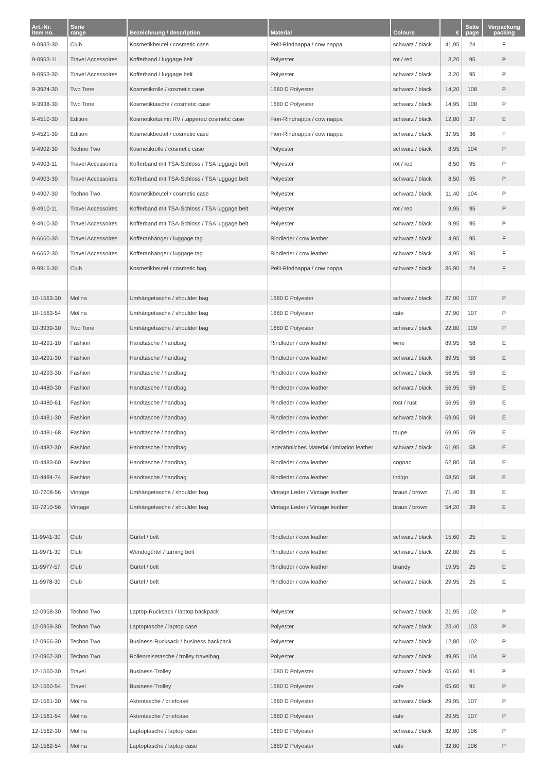| Art.-Nr. item no. | Serie range | Bezeichnung / description | Material | Colours | € | Seite page | Verpackung packing |
| --- | --- | --- | --- | --- | --- | --- | --- |
| 9-0933-30 | Club | Kosmetikbeutel / cosmetic case | Pelli-Rindnappa / cow nappa | schwarz / black | 41,95 | 24 | F |
| 9-0953-11 | Travel Accessoires | Kofferband / luggage belt | Polyester | rot / red | 3,20 | 95 | P |
| 9-0953-30 | Travel Accessoires | Kofferband / luggage belt | Polyester | schwarz / black | 3,20 | 95 | P |
| 9-3924-30 | Two Tone | Kosmetikrolle / cosmetic case | 1680 D Polyester | schwarz / black | 14,20 | 108 | P |
| 9-3938-30 | Two Tone | Kosmetiktasche / cosmetic case | 1680 D Polyester | schwarz / black | 14,95 | 108 | P |
| 9-4510-30 | Edition | Kosmetiketui mit RV / zippered cosmetic case | Fiori-Rindnappa / cow nappa | schwarz / black | 12,80 | 37 | E |
| 9-4521-30 | Edition | Kosmetikbeutel / cosmetic case | Fiori-Rindnappa / cow nappa | schwarz / black | 37,95 | 36 | F |
| 9-4902-30 | Techno Two | Kosmetikrolle / cosmetic case | Polyester | schwarz / black | 8,95 | 104 | P |
| 9-4903-11 | Travel Accessoires | Kofferband mit TSA-Schloss / TSA luggage belt | Polyester | rot / red | 8,50 | 95 | P |
| 9-4903-30 | Travel Accessoires | Kofferband mit TSA-Schloss / TSA luggage belt | Polyester | schwarz / black | 8,50 | 95 | P |
| 9-4907-30 | Techno Two | Kosmetikbeutel / cosmetic case | Polyester | schwarz / black | 11,40 | 104 | P |
| 9-4910-11 | Travel Accessoires | Kofferband mit TSA-Schloss / TSA luggage belt | Polyester | rot / red | 9,95 | 95 | P |
| 9-4910-30 | Travel Accessoires | Kofferband mit TSA-Schloss / TSA luggage belt | Polyester | schwarz / black | 9,95 | 95 | P |
| 9-6660-30 | Travel Accessoires | Kofferanhänger / luggage tag | Rindleder / cow leather | schwarz / black | 4,95 | 95 | F |
| 9-6662-30 | Travel Accessoires | Kofferanhänger / luggage tag | Rindleder / cow leather | schwarz / black | 4,95 | 95 | F |
| 9-9916-30 | Club | Kosmetikbeutel / cosmetic bag | Pelli-Rindnappa / cow nappa | schwarz / black | 36,90 | 24 | F |
| 10-1563-30 | Molina | Umhängetasche / shoulder bag | 1680 D Polyester | schwarz / black | 27,90 | 107 | P |
| 10-1563-54 | Molina | Umhängetasche / shoulder bag | 1680 D Polyester | cafe | 27,90 | 107 | P |
| 10-3939-30 | Two Tone | Umhängetasche / shoulder bag | 1680 D Polyester | schwarz / black | 22,80 | 109 | P |
| 10-4291-10 | Fashion | Handtasche / handbag | Rindleder / cow leather | wine | 89,95 | 58 | E |
| 10-4291-30 | Fashion | Handtasche / handbag | Rindleder / cow leather | schwarz / black | 89,95 | 58 | E |
| 10-4293-30 | Fashion | Handtasche / handbag | Rindleder / cow leather | schwarz / black | 56,95 | 59 | E |
| 10-4480-30 | Fashion | Handtasche / handbag | Rindleder / cow leather | schwarz / black | 56,95 | 59 | E |
| 10-4480-61 | Fashion | Handtasche / handbag | Rindleder / cow leather | rost / rust | 56,95 | 59 | E |
| 10-4481-30 | Fashion | Handtasche / handbag | Rindleder / cow leather | schwarz / black | 69,95 | 59 | E |
| 10-4481-68 | Fashion | Handtasche / handbag | Rindleder / cow leather | taupe | 69,95 | 59 | E |
| 10-4482-30 | Fashion | Handtasche / handbag | lederähnliches Material / imitation leather | schwarz / black | 61,95 | 58 | E |
| 10-4483-60 | Fashion | Handtasche / handbag | Rindleder / cow leather | cognac | 62,80 | 58 | E |
| 10-4484-74 | Fashion | Handtasche / handbag | Rindleder / cow leather | indigo | 68,50 | 58 | E |
| 10-7208-56 | Vintage | Umhängetasche / shoulder bag | Vintage Leder / Vintage leather | braun / brown | 71,40 | 39 | E |
| 10-7210-56 | Vintage | Umhängetasche / shoulder bag | Vintage Leder / Vintage leather | braun / brown | 54,20 | 39 | E |
| 11-9941-30 | Club | Gürtel / belt | Rindleder / cow leather | schwarz / black | 15,60 | 25 | E |
| 11-9971-30 | Club | Wendegürtel / turning belt | Rindleder / cow leather | schwarz / black | 22,80 | 25 | E |
| 11-9977-57 | Club | Gürtel / belt | Rindleder / cow leather | brandy | 19,95 | 25 | E |
| 11-9978-30 | Club | Gürtel / belt | Rindleder / cow leather | schwarz / black | 29,95 | 25 | E |
| 12-0958-30 | Techno Two | Laptop-Rucksack / laptop backpack | Polyester | schwarz / black | 21,95 | 102 | P |
| 12-0959-30 | Techno Two | Laptoptasche / laptop case | Polyester | schwarz / black | 23,40 | 103 | P |
| 12-0966-30 | Techno Two | Business-Rucksack / business backpack | Polyester | schwarz / black | 12,80 | 102 | P |
| 12-0967-30 | Techno Two | Rollenreisetasche / trolley travelbag | Polyester | schwarz / black | 49,95 | 104 | P |
| 12-1560-30 | Travel | Business-Trolley | 1680 D Polyester | schwarz / black | 65,60 | 91 | P |
| 12-1560-54 | Travel | Business-Trolley | 1680 D Polyester | cafe | 65,60 | 91 | P |
| 12-1561-30 | Molina | Aktentasche / briefcase | 1680 D Polyester | schwarz / black | 29,95 | 107 | P |
| 12-1561-54 | Molina | Aktentasche / briefcase | 1680 D Polyester | cafe | 29,95 | 107 | P |
| 12-1562-30 | Molina | Laptoptasche / laptop case | 1680 D Polyester | schwarz / black | 32,80 | 106 | P |
| 12-1562-54 | Molina | Laptoptasche / laptop case | 1680 D Polyester | cafe | 32,80 | 106 | P |